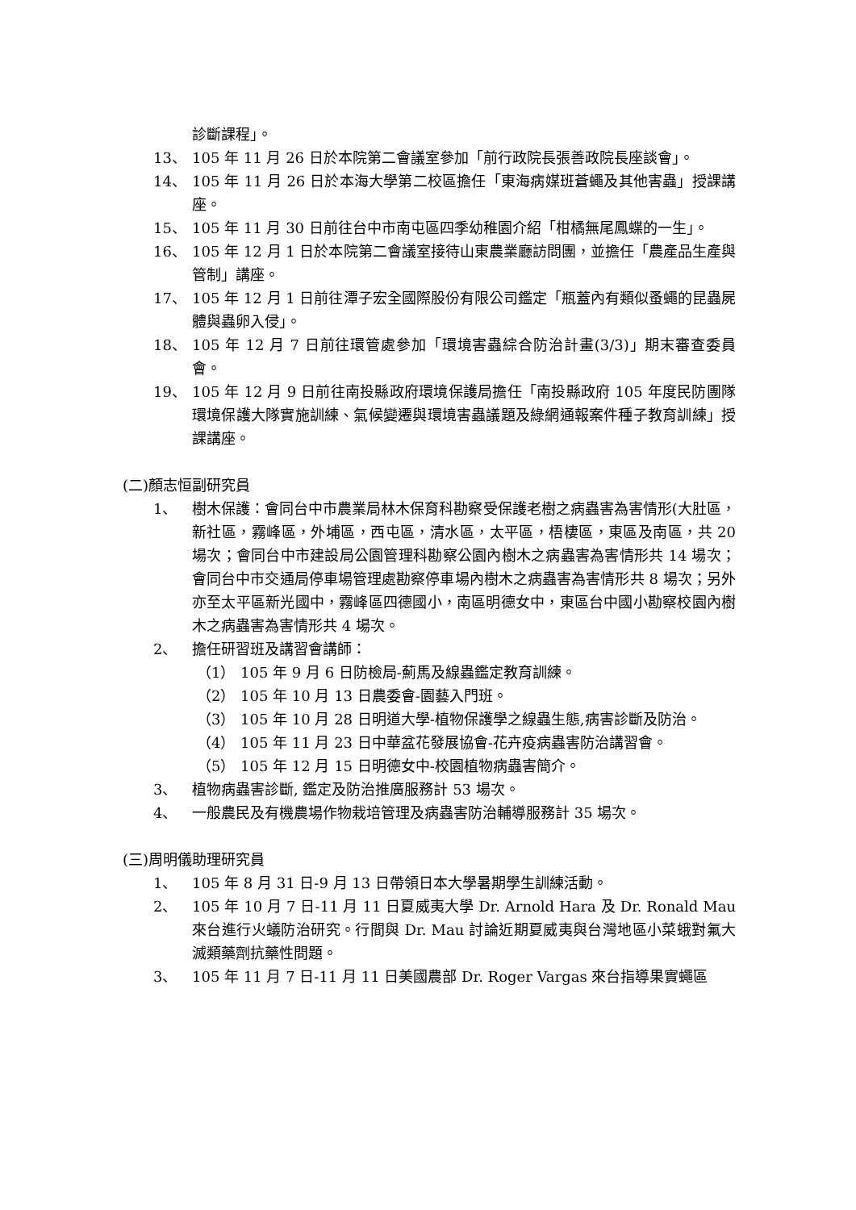診斷課程」。
13、 105 年 11 月 26 日於本院第二會議室參加「前行政院長張善政院長座談會」。
14、 105 年 11 月 26 日於本海大學第二校區擔任「東海病媒班蒼蠅及其他害蟲」授課講座。
15、 105 年 11 月 30 日前往台中市南屯區四季幼稚園介紹「柑橘無尾鳳蝶的一生」。
16、 105 年 12 月 1 日於本院第二會議室接待山東農業廳訪問團，並擔任「農產品生產與管制」講座。
17、 105 年 12 月 1 日前往潭子宏全國際股份有限公司鑑定「瓶蓋內有類似蚤蠅的昆蟲屍體與蟲卵入侵」。
18、 105 年 12 月 7 日前往環管處參加「環境害蟲綜合防治計畫(3/3)」期末審查委員會。
19、 105 年 12 月 9 日前往南投縣政府環境保護局擔任「南投縣政府 105 年度民防團隊環境保護大隊實施訓練、氣候變遷與環境害蟲議題及綠網通報案件種子教育訓練」授課講座。
(二)顏志恒副研究員
1、 樹木保護：會同台中市農業局林木保育科勘察受保護老樹之病蟲害為害情形(大肚區，新社區，霧峰區，外埔區，西屯區，清水區，太平區，梧棲區，東區及南區，共 20 場次；會同台中市建設局公園管理科勘察公園內樹木之病蟲害為害情形共 14 場次；會同台中市交通局停車場管理處勘察停車場內樹木之病蟲害為害情形共 8 場次；另外亦至太平區新光國中，霧峰區四德國小，南區明德女中，東區台中國小勘察校園內樹木之病蟲害為害情形共 4 場次。
2、 擔任研習班及講習會講師：
（1） 105 年 9 月 6 日防檢局-薊馬及線蟲鑑定教育訓練。
（2） 105 年 10 月 13 日農委會-園藝入門班。
（3） 105 年 10 月 28 日明道大學-植物保護學之線蟲生態,病害診斷及防治。
（4） 105 年 11 月 23 日中華盆花發展協會-花卉疫病蟲害防治講習會。
（5） 105 年 12 月 15 日明德女中-校園植物病蟲害簡介。
3、 植物病蟲害診斷, 鑑定及防治推廣服務計 53 場次。
4、 一般農民及有機農場作物栽培管理及病蟲害防治輔導服務計 35 場次。
(三)周明儀助理研究員
1、 105 年 8 月 31 日-9 月 13 日帶領日本大學暑期學生訓練活動。
2、 105 年 10 月 7 日-11 月 11 日夏威夷大學 Dr. Arnold Hara 及 Dr. Ronald Mau 來台進行火蟻防治研究。行間與 Dr. Mau 討論近期夏威夷與台灣地區小菜蛾對氟大滅類藥劑抗藥性問題。
3、 105 年 11 月 7 日-11 月 11 日美國農部 Dr. Roger Vargas 來台指導果實蠅區